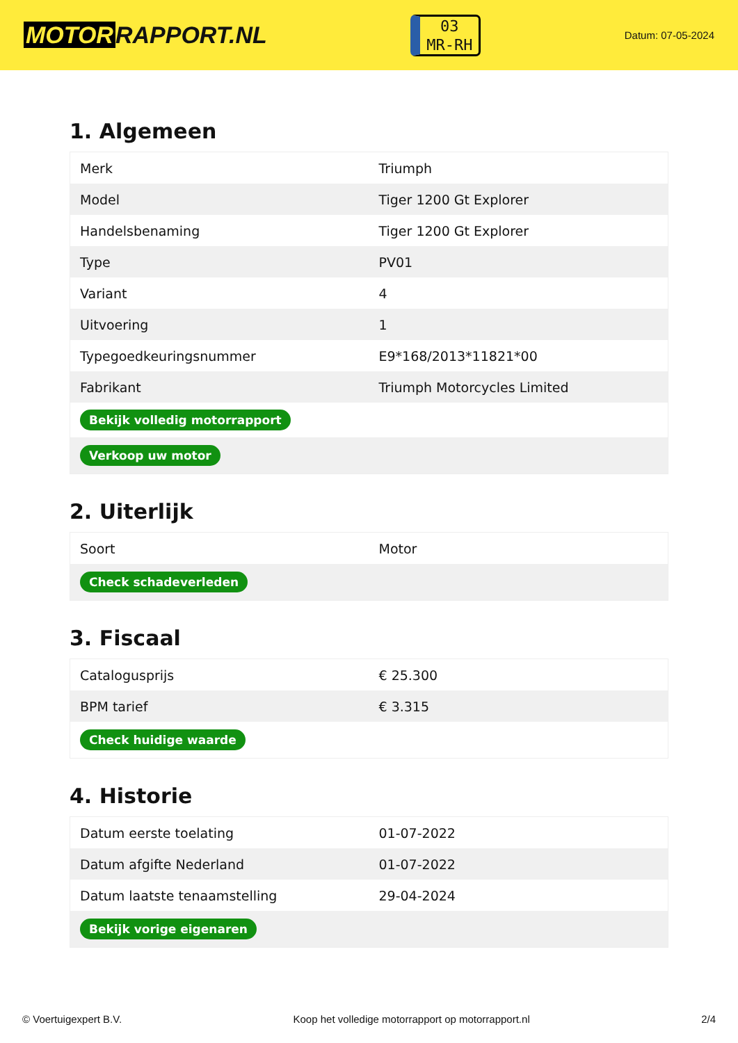MOTOR RAPPORT.NL
03
MR-RH
Datum: 07-05-2024
1. Algemeen
| Merk | Triumph |
| Model | Tiger 1200 Gt Explorer |
| Handelsbenaming | Tiger 1200 Gt Explorer |
| Type | PV01 |
| Variant | 4 |
| Uitvoering | 1 |
| Typegoedkeuringsnummer | E9*168/2013*11821*00 |
| Fabrikant | Triumph Motorcycles Limited |
| Bekijk volledig motorrapport | |
| Verkoop uw motor | |
2. Uiterlijk
| Soort | Motor |
| Check schadeverleden | |
3. Fiscaal
| Catalogusprijs | € 25.300 |
| BPM tarief | € 3.315 |
| Check huidige waarde | |
4. Historie
| Datum eerste toelating | 01-07-2022 |
| Datum afgifte Nederland | 01-07-2022 |
| Datum laatste tenaamstelling | 29-04-2024 |
| Bekijk vorige eigenaren | |
© Voertuigexpert B.V. Koop het volledige motorrapport op motorrapport.nl 2/4